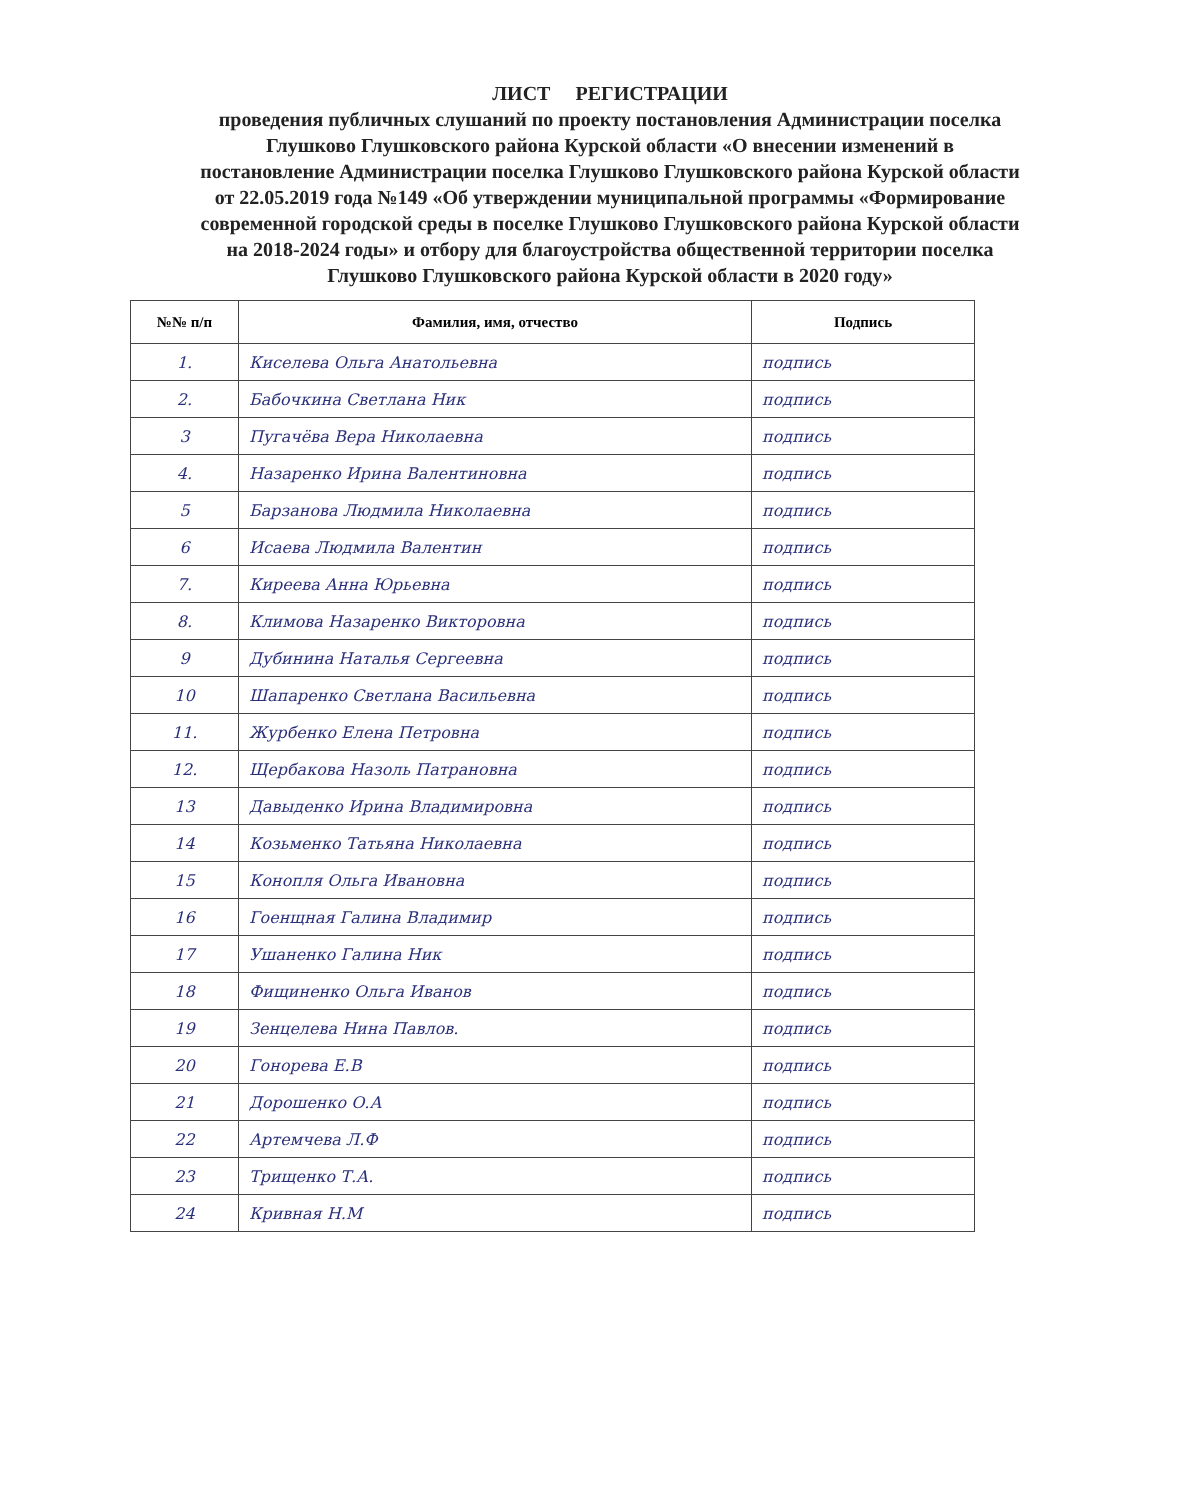ЛИСТ РЕГИСТРАЦИИ
проведения публичных слушаний по проекту постановления Администрации поселка Глушково Глушковского района Курской области «О внесении изменений в постановление Администрации поселка Глушково Глушковского района Курской области от 22.05.2019 года №149 «Об утверждении муниципальной программы «Формирование современной городской среды в поселке Глушково Глушковского района Курской области на 2018-2024 годы» и отбору для благоустройства общественной территории поселка Глушково Глушковского района Курской области в 2020 году»
| №№ п/п | Фамилия, имя, отчество | Подпись |
| --- | --- | --- |
| 1. | Киселева Ольга Анатольевна | подпись |
| 2. | Бабочкина Светлана Ник | подпись |
| 3 | Пугачёва Вера Николаевна | подпись |
| 4. | Назаренко Ирина Валентиновна | подпись |
| 5 | Барзанова Людмила Николаевна | подпись |
| 6 | Исаева Людмила Валентин | подпись |
| 7. | Киреева Анна Юрьевна | подпись |
| 8. | Климова Назаренко Викторовна | подпись |
| 9 | Дубинина Наталья Сергеевна | подпись |
| 10 | Шапаренко Светлана Васильевна | подпись |
| 11. | Журбенко Елена Петровна | подпись |
| 12. | Щербакова Назоль Патрановна | подпись |
| 13 | Давыденко Ирина Владимировна | подпись |
| 14 | Козьменко Татьяна Николаевна | подпись |
| 15 | Конопля Ольга Ивановна | подпись |
| 16 | Гоенщная Галина Владимир | подпись |
| 17 | Ушаненко Галина Ник | подпись |
| 18 | Фищиненко Ольга Иванов | подпись |
| 19 | Зенцелева Нина Павлов. | подпись |
| 20 | Гонорева Е.В | подпись |
| 21 | Дорошенко О.А | подпись |
| 22 | Артемчева Л.Ф | подпись |
| 23 | Трищенко Т.А. | подпись |
| 24 | Кривная Н.М | подпись |